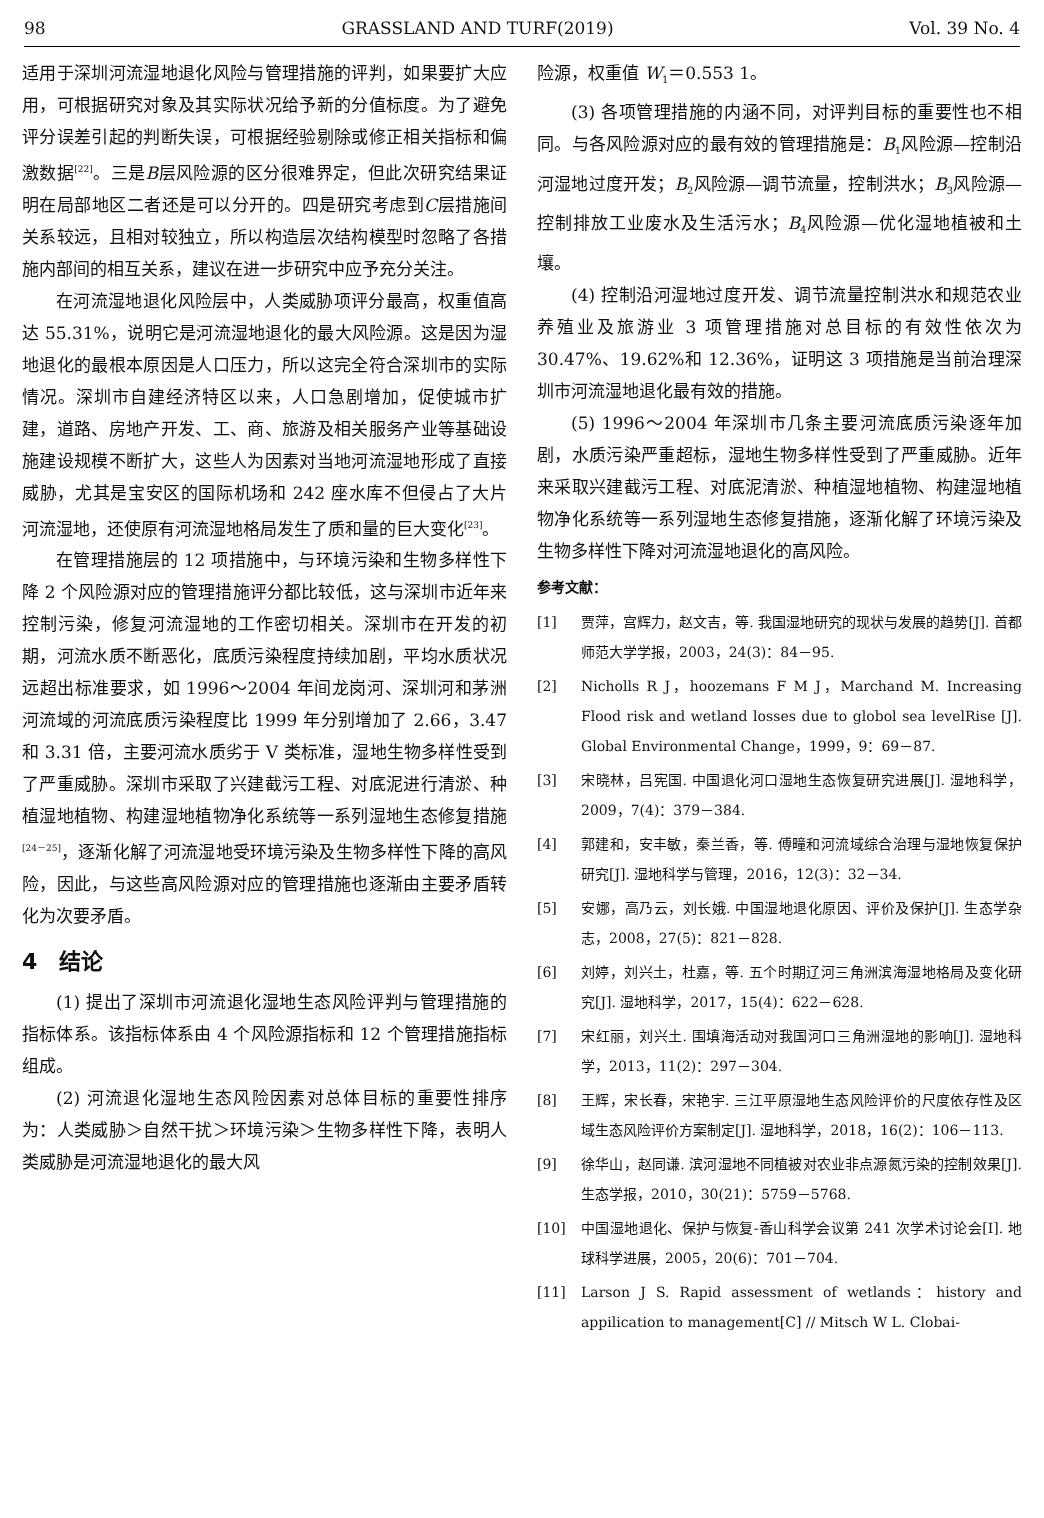98 GRASSLAND AND TURF(2019) Vol. 39 No. 4
适用于深圳河流湿地退化风险与管理措施的评判，如果要扩大应用，可根据研究对象及其实际状况给予新的分值标度。为了避免评分误差引起的判断失误，可根据经验剔除或修正相关指标和偏激数据<sup>[22]</sup>。三是B层风险源的区分很难界定，但此次研究结果证明在局部地区二者还是可以分开的。四是研究考虑到C层措施间关系较远，且相对较独立，所以构造层次结构模型时忽略了各措施内部间的相互关系，建议在进一步研究中应予充分关注。
在河流湿地退化风险层中，人类威胁项评分最高，权重值高达 55.31%，说明它是河流湿地退化的最大风险源。这是因为湿地退化的最根本原因是人口压力，所以这完全符合深圳市的实际情况。深圳市自建经济特区以来，人口急剧增加，促使城市扩建，道路、房地产开发、工、商、旅游及相关服务产业等基础设施建设规模不断扩大，这些人为因素对当地河流湿地形成了直接威胁，尤其是宝安区的国际机场和 242 座水库不但侵占了大片河流湿地，还使原有河流湿地格局发生了质和量的巨大变化<sup>[23]</sup>。
在管理措施层的 12 项措施中，与环境污染和生物多样性下降 2 个风险源对应的管理措施评分都比较低，这与深圳市近年来控制污染，修复河流湿地的工作密切相关。深圳市在开发的初期，河流水质不断恶化，底质污染程度持续加剧，平均水质状况远超出标准要求，如 1996～2004 年间龙岗河、深圳河和茅洲河流域的河流底质污染程度比 1999 年分别增加了 2.66，3.47 和 3.31 倍，主要河流水质劣于 V 类标准，湿地生物多样性受到了严重威胁。深圳市采取了兴建截污工程、对底泥进行清淤、种植湿地植物、构建湿地植物净化系统等一系列湿地生态修复措施<sup>[24－25]</sup>，逐渐化解了河流湿地受环境污染及生物多样性下降的高风险，因此，与这些高风险源对应的管理措施也逐渐由主要矛盾转化为次要矛盾。
4　结论
(1) 提出了深圳市河流退化湿地生态风险评判与管理措施的指标体系。该指标体系由 4 个风险源指标和 12 个管理措施指标组成。
(2) 河流退化湿地生态风险因素对总体目标的重要性排序为：人类威胁＞自然干扰＞环境污染＞生物多样性下降，表明人类威胁是河流湿地退化的最大风
险源，权重值 W<sub>1</sub>＝0.553 1。
(3) 各项管理措施的内涵不同，对评判目标的重要性也不相同。与各风险源对应的最有效的管理措施是：B<sub>1</sub>风险源—控制沿河湿地过度开发；B<sub>2</sub>风险源—调节流量，控制洪水；B<sub>3</sub>风险源—控制排放工业废水及生活污水；B<sub>4</sub>风险源—优化湿地植被和土壤。
(4) 控制沿河湿地过度开发、调节流量控制洪水和规范农业养殖业及旅游业 3 项管理措施对总目标的有效性依次为 30.47%、19.62%和 12.36%，证明这 3 项措施是当前治理深圳市河流湿地退化最有效的措施。
(5) 1996～2004 年深圳市几条主要河流底质污染逐年加剧，水质污染严重超标，湿地生物多样性受到了严重威胁。近年来采取兴建截污工程、对底泥清淤、种植湿地植物、构建湿地植物净化系统等一系列湿地生态修复措施，逐渐化解了环境污染及生物多样性下降对河流湿地退化的高风险。
参考文献：
[1] 贾萍，宫辉力，赵文吉，等. 我国湿地研究的现状与发展的趋势[J]. 首都师范大学学报，2003，24(3)：84－95.
[2] Nicholls R J，hoozemans F M J，Marchand M. Increasing Flood risk and wetland losses due to globol sea levelRise [J]. Global Environmental Change，1999，9：69－87.
[3] 宋晓林，吕宪国. 中国退化河口湿地生态恢复研究进展[J]. 湿地科学，2009，7(4)：379－384.
[4] 郭建和，安丰敏，秦兰香，等. 傅疃和河流域综合治理与湿地恢复保护研究[J]. 湿地科学与管理，2016，12(3)：32－34.
[5] 安娜，高乃云，刘长娥. 中国湿地退化原因、评价及保护[J]. 生态学杂志，2008，27(5)：821－828.
[6] 刘婷，刘兴土，杜嘉，等. 五个时期辽河三角洲滨海湿地格局及变化研究[J]. 湿地科学，2017，15(4)：622－628.
[7] 宋红丽，刘兴土. 围填海活动对我国河口三角洲湿地的影响[J]. 湿地科学，2013，11(2)：297－304.
[8] 王辉，宋长春，宋艳宇. 三江平原湿地生态风险评价的尺度依存性及区域生态风险评价方案制定[J]. 湿地科学，2018，16(2)：106－113.
[9] 徐华山，赵同谦. 滨河湿地不同植被对农业非点源氮污染的控制效果[J]. 生态学报，2010，30(21)：5759－5768.
[10] 中国湿地退化、保护与恢复-香山科学会议第 241 次学术讨论会[I]. 地球科学进展，2005，20(6)：701－704.
[11] Larson J S. Rapid assessment of wetlands：history and appilication to management[C] // Mitsch W L. Clobai-